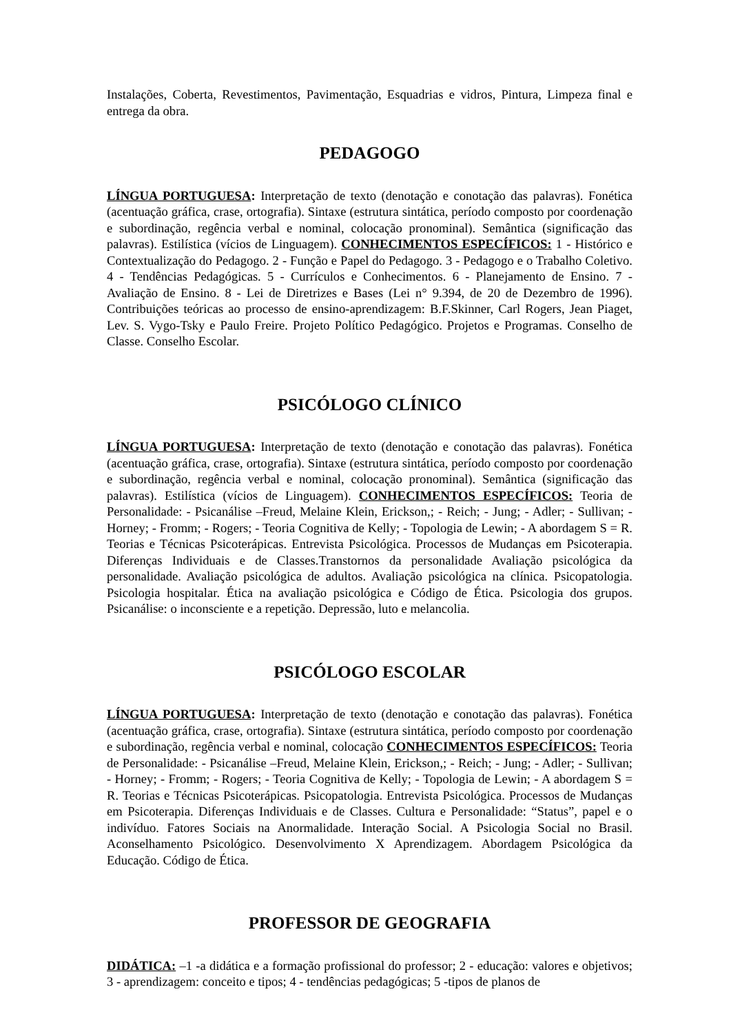Instalações, Coberta, Revestimentos, Pavimentação, Esquadrias e vidros, Pintura, Limpeza final e entrega da obra.
PEDAGOGO
LÍNGUA PORTUGUESA: Interpretação de texto (denotação e conotação das palavras). Fonética (acentuação gráfica, crase, ortografia). Sintaxe (estrutura sintática, período composto por coordenação e subordinação, regência verbal e nominal, colocação pronominal). Semântica (significação das palavras). Estilística (vícios de Linguagem). CONHECIMENTOS ESPECÍFICOS: 1 - Histórico e Contextualização do Pedagogo. 2 - Função e Papel do Pedagogo. 3 - Pedagogo e o Trabalho Coletivo. 4 - Tendências Pedagógicas. 5 - Currículos e Conhecimentos. 6 - Planejamento de Ensino. 7 - Avaliação de Ensino. 8 - Lei de Diretrizes e Bases (Lei n° 9.394, de 20 de Dezembro de 1996). Contribuições teóricas ao processo de ensino-aprendizagem: B.F.Skinner, Carl Rogers, Jean Piaget, Lev. S. Vygo-Tsky e Paulo Freire. Projeto Político Pedagógico. Projetos e Programas. Conselho de Classe. Conselho Escolar.
PSICÓLOGO CLÍNICO
LÍNGUA PORTUGUESA: Interpretação de texto (denotação e conotação das palavras). Fonética (acentuação gráfica, crase, ortografia). Sintaxe (estrutura sintática, período composto por coordenação e subordinação, regência verbal e nominal, colocação pronominal). Semântica (significação das palavras). Estilística (vícios de Linguagem). CONHECIMENTOS ESPECÍFICOS: Teoria de Personalidade: - Psicanálise –Freud, Melaine Klein, Erickson,; - Reich; - Jung; - Adler; - Sullivan; - Horney; - Fromm; - Rogers; - Teoria Cognitiva de Kelly; - Topologia de Lewin; - A abordagem S = R. Teorias e Técnicas Psicoterápicas. Entrevista Psicológica. Processos de Mudanças em Psicoterapia. Diferenças Individuais e de Classes.Transtornos da personalidade Avaliação psicológica da personalidade. Avaliação psicológica de adultos. Avaliação psicológica na clínica. Psicopatologia. Psicologia hospitalar. Ética na avaliação psicológica e Código de Ética. Psicologia dos grupos. Psicanálise: o inconsciente e a repetição. Depressão, luto e melancolia.
PSICÓLOGO ESCOLAR
LÍNGUA PORTUGUESA: Interpretação de texto (denotação e conotação das palavras). Fonética (acentuação gráfica, crase, ortografia). Sintaxe (estrutura sintática, período composto por coordenação e subordinação, regência verbal e nominal, colocação CONHECIMENTOS ESPECÍFICOS: Teoria de Personalidade: - Psicanálise –Freud, Melaine Klein, Erickson,; - Reich; - Jung; - Adler; - Sullivan; - Horney; - Fromm; - Rogers; - Teoria Cognitiva de Kelly; - Topologia de Lewin; - A abordagem S = R. Teorias e Técnicas Psicoterápicas. Psicopatologia. Entrevista Psicológica. Processos de Mudanças em Psicoterapia. Diferenças Individuais e de Classes. Cultura e Personalidade: “Status”, papel e o indivíduo. Fatores Sociais na Anormalidade. Interação Social. A Psicologia Social no Brasil. Aconselhamento Psicológico. Desenvolvimento X Aprendizagem. Abordagem Psicológica da Educação. Código de Ética.
PROFESSOR DE GEOGRAFIA
DIDÁTICA: –1 -a didática e a formação profissional do professor; 2 - educação: valores e objetivos; 3 - aprendizagem: conceito e tipos; 4 - tendências pedagógicas; 5 -tipos de planos de